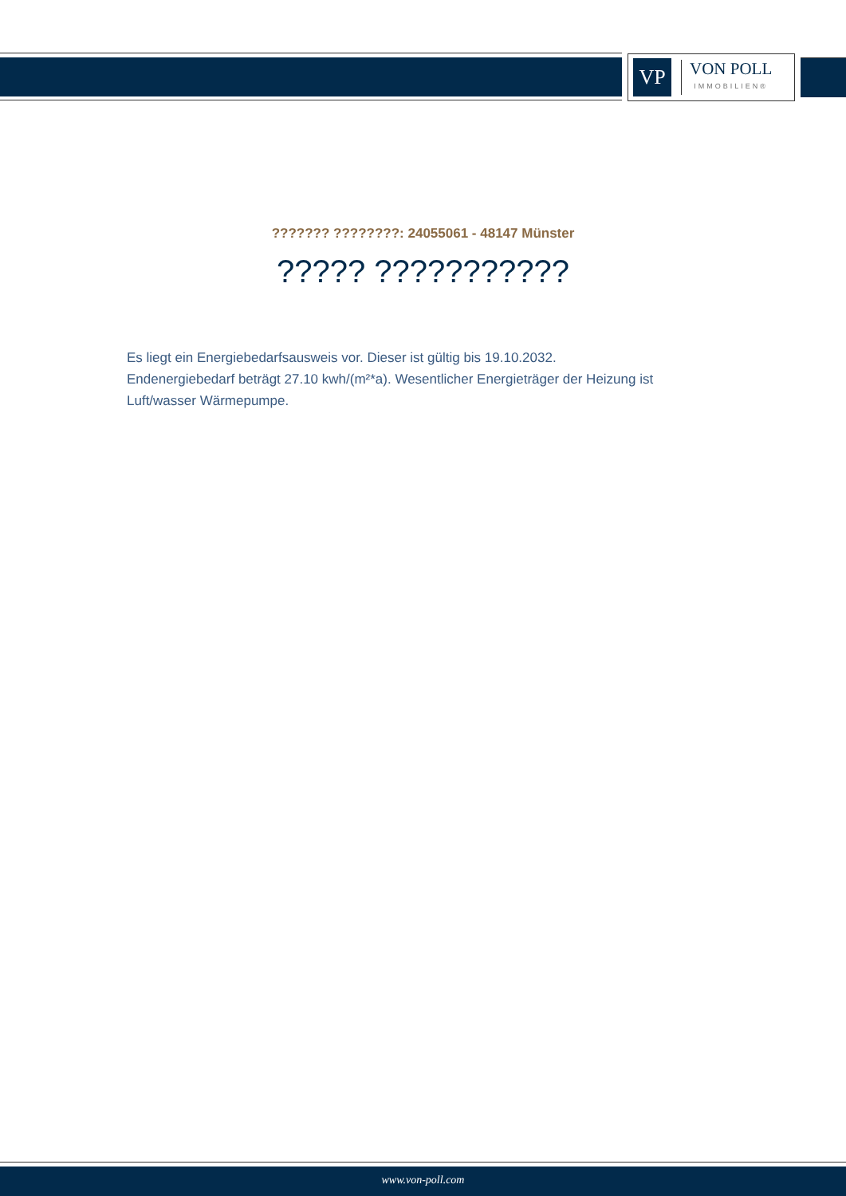VP
VON POLL
IMMOBILIEN®
??????? ????????: 24055061 - 48147 Münster
????? ???????????
Es liegt ein Energiebedarfsausweis vor. Dieser ist gültig bis 19.10.2032.
Endenergiebedarf beträgt 27.10 kwh/(m²*a). Wesentlicher Energieträger der Heizung ist Luft/wasser Wärmepumpe.
www.von-poll.com